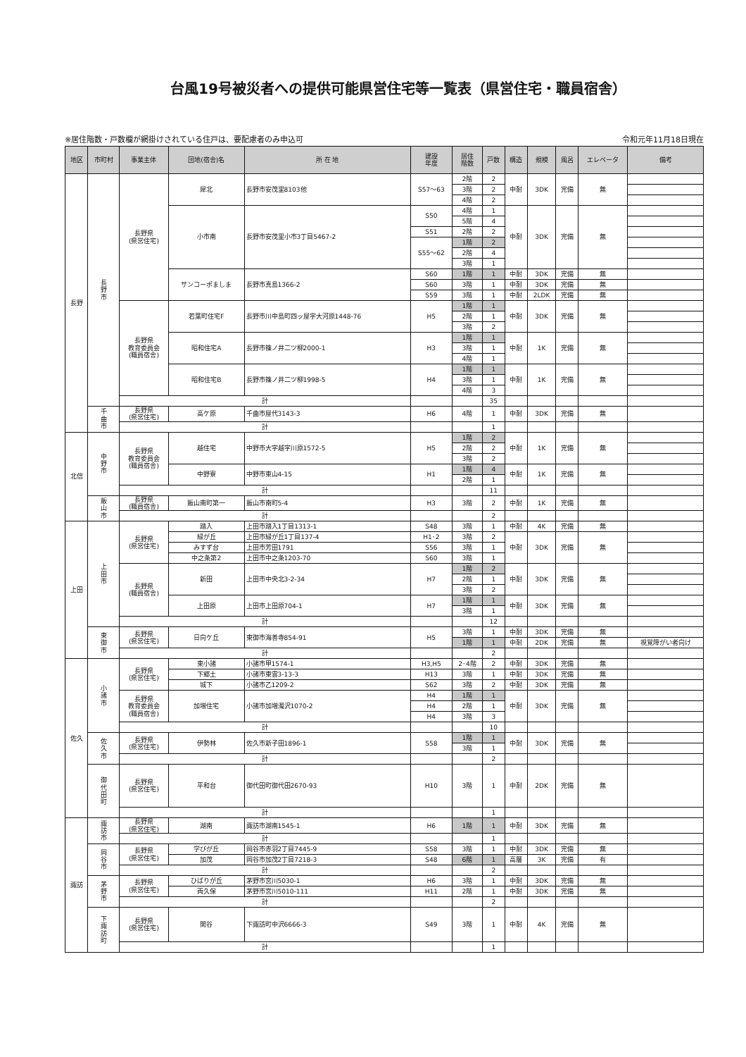台風19号被災者への提供可能県営住宅等一覧表（県営住宅・職員宿舎）
※居住階数・戸数欄が網掛けされている住戸は、要配慮者のみ申込可 令和元年11月18日現在
| 地区 | 市町村 | 事業主体 | 団地(宿舎)名 | 所 在 地 | 建設 年度 | 居住 階数 | 戸数 | 構造 | 規模 | 風呂 | エレベータ | 備考 |
| --- | --- | --- | --- | --- | --- | --- | --- | --- | --- | --- | --- | --- |
| 長野 | 長 野 市 | 長野県 (県営住宅) | 犀北 | 長野市安茂里8103他 | S57～63 | 2階 | 2 | 中耐 | 3DK | 完備 | 無 | |
| | | | | | | 3階 | 2 | | | | | |
| | | | | | | 4階 | 2 | | | | | |
| | | | 小市南 | 長野市安茂里小市3丁目5467-2 | S50 | 4階 | 1 | 中耐 | 3DK | 完備 | 無 | |
| | | | | | | 5階 | 4 | | | | | |
| | | | | | S51 | 2階 | 2 | | | | | |
| | | | | | S55～62 | 1階 | 2 | | | | | |
| | | | | | | 2階 | 4 | | | | | |
| | | | | | | 3階 | 1 | | | | | |
| | | | サンコーポましま | 長野市真島1366-2 | S60 | 1階 | 1 | 中耐 | 3DK | 完備 | 無 | |
| | | | | | S60 | 3階 | 1 | 中耐 | 3DK | 完備 | 無 | |
| | | | | | S59 | 3階 | 1 | 中耐 | 2LDK | 完備 | 無 | |
| | | 長野県 教育委員会 (職員宿舎) | 若葉町住宅F | 長野市川中島町四ッ屋字大河原1448-76 | H5 | 1階 | 1 | 中耐 | 3DK | 完備 | 無 | |
| | | | | | | 2階 | 1 | | | | | |
| | | | | | | 3階 | 2 | | | | | |
| | | | 昭和住宅A | 長野市篠ノ井二ツ柳2000-1 | H3 | 1階 | 1 | 中耐 | 1K | 完備 | 無 | |
| | | | | | | 3階 | 1 | | | | | |
| | | | | | | 4階 | 1 | | | | | |
| | | | 昭和住宅B | 長野市篠ノ井二ツ柳1998-5 | H4 | 1階 | 1 | 中耐 | 1K | 完備 | 無 | |
| | | | | | | 3階 | 1 | | | | | |
| | | | | | | 4階 | 3 | | | | | |
| | | 計 | | | | | 35 | | | | | |
| | 千 曲 市 | 長野県 (県営住宅) | 高ケ原 | 千曲市屋代3143-3 | H6 | 4階 | 1 | 中耐 | 3DK | 完備 | 無 | |
| | | 計 | | | | | 1 | | | | | |
| 北信 | 中 野 市 | 長野県 教育委員会 (職員宿舎) | 越住宅 | 中野市大字越字川原1572-5 | H5 | 1階 | 2 | 中耐 | 1K | 完備 | 無 | |
| | | | | | | 2階 | 2 | | | | | |
| | | | | | | 3階 | 2 | | | | | |
| | | | 中野寮 | 中野市東山4-15 | H1 | 1階 | 4 | 中耐 | 1K | 完備 | 無 | |
| | | | | | | 2階 | 1 | | | | | |
| | | 計 | | | | | 11 | | | | | |
| | 飯 山 市 | 長野県 (職員宿舎) | 飯山南町第一 | 飯山市南町5-4 | H3 | 3階 | 2 | 中耐 | 1K | 完備 | 無 | |
| | | 計 | | | | | 2 | | | | | |
| 上田 | 上 田 市 | 長野県 (県営住宅) | 踏入 | 上田市踏入1丁目1313-1 | S48 | 3階 | 1 | 中耐 | 4K | 完備 | 無 | |
| | | | 緑が丘 | 上田市緑が丘1丁目137-4 | H1･2 | 3階 | 2 | 中耐 | 3DK | 完備 | 無 | |
| | | | みすず台 | 上田市芳田1791 | S56 | 3階 | 1 | | | | | |
| | | | 中之条第2 | 上田市中之条1203-70 | S60 | 3階 | 1 | | | | | |
| | | 長野県 (職員宿舎) | 新田 | 上田市中央北3-2-34 | H7 | 1階 | 2 | 中耐 | 3DK | 完備 | 無 | |
| | | | | | | 2階 | 1 | | | | | |
| | | | | | | 3階 | 2 | | | | | |
| | | | 上田原 | 上田市上田原704-1 | H7 | 1階 | 1 | 中耐 | 3DK | 完備 | 無 | |
| | | | | | | 3階 | 1 | | | | | |
| | | 計 | | | | | 12 | | | | | |
| | 東 御 市 | 長野県 (県営住宅) | 日向ケ丘 | 東御市海善寺854-91 | H5 | 3階 | 1 | 中耐 | 3DK | 完備 | 無 | |
| | | | | | | 1階 | 1 | 中耐 | 2DK | 完備 | 無 | 視覚障がい者向け |
| | | 計 | | | | | 2 | | | | | |
| 佐久 | 小 諸 市 | 長野県 (県営住宅) | 東小諸 | 小諸市甲1574-1 | H3,H5 | 2･4階 | 2 | 中耐 | 3DK | 完備 | 無 | |
| | | | 下郷土 | 小諸市東雲3-13-3 | H13 | 3階 | 1 | 中耐 | 3DK | 完備 | 無 | |
| | | | 城下 | 小諸市乙1209-2 | S62 | 3階 | 2 | 中耐 | 3DK | 完備 | 無 | |
| | | 長野県 教育委員会 (職員宿舎) | 加増住宅 | 小諸市加増濁沢1070-2 | H4 | 1階 | 1 | 中耐 | 3DK | 完備 | 無 | |
| | | | | | H4 | 2階 | 1 | | | | | |
| | | | | | H4 | 3階 | 3 | | | | | |
| | | 計 | | | | | 10 | | | | | |
| | 佐 久 市 | 長野県 (県営住宅) | 伊勢林 | 佐久市新子田1896-1 | S58 | 1階 | 1 | 中耐 | 3DK | 完備 | 無 | |
| | | | | | | 3階 | 1 | | | | | |
| | | 計 | | | | | 2 | | | | | |
| | 御 代 田 町 | 長野県 (県営住宅) | 平和台 | 御代田町御代田2670-93 | H10 | 3階 | 1 | 中耐 | 2DK | 完備 | 無 | |
| | | 計 | | | | | 1 | | | | | |
| 諏訪 | 諏 訪 市 | 長野県 (県営住宅) | 湖南 | 諏訪市湖南1545-1 | H6 | 1階 | 1 | 中耐 | 3DK | 完備 | 無 | |
| | | 計 | | | | | 1 | | | | | |
| | 岡 谷 市 | 長野県 (県営住宅) | 学びが丘 | 岡谷市赤羽2丁目7445-9 | S58 | 3階 | 1 | 中耐 | 3DK | 完備 | 無 | |
| | | | 加茂 | 岡谷市加茂2丁目7218-3 | S48 | 6階 | 1 | 高層 | 3K | 完備 | 有 | |
| | | 計 | | | | | 2 | | | | | |
| | 茅 野 市 | 長野県 (県営住宅) | ひばりが丘 | 茅野市宮川5030-1 | H6 | 3階 | 1 | 中耐 | 3DK | 完備 | 無 | |
| | | | 両久保 | 茅野市宮川5010-111 | H11 | 2階 | 1 | 中耐 | 3DK | 完備 | 無 | |
| | | 計 | | | | | 2 | | | | | |
| | 下 諏 訪 町 | 長野県 (県営住宅) | 関谷 | 下諏訪町中沢6666-3 | S49 | 3階 | 1 | 中耐 | 4K | 完備 | 無 | |
| | | 計 | | | | | 1 | | | | | |